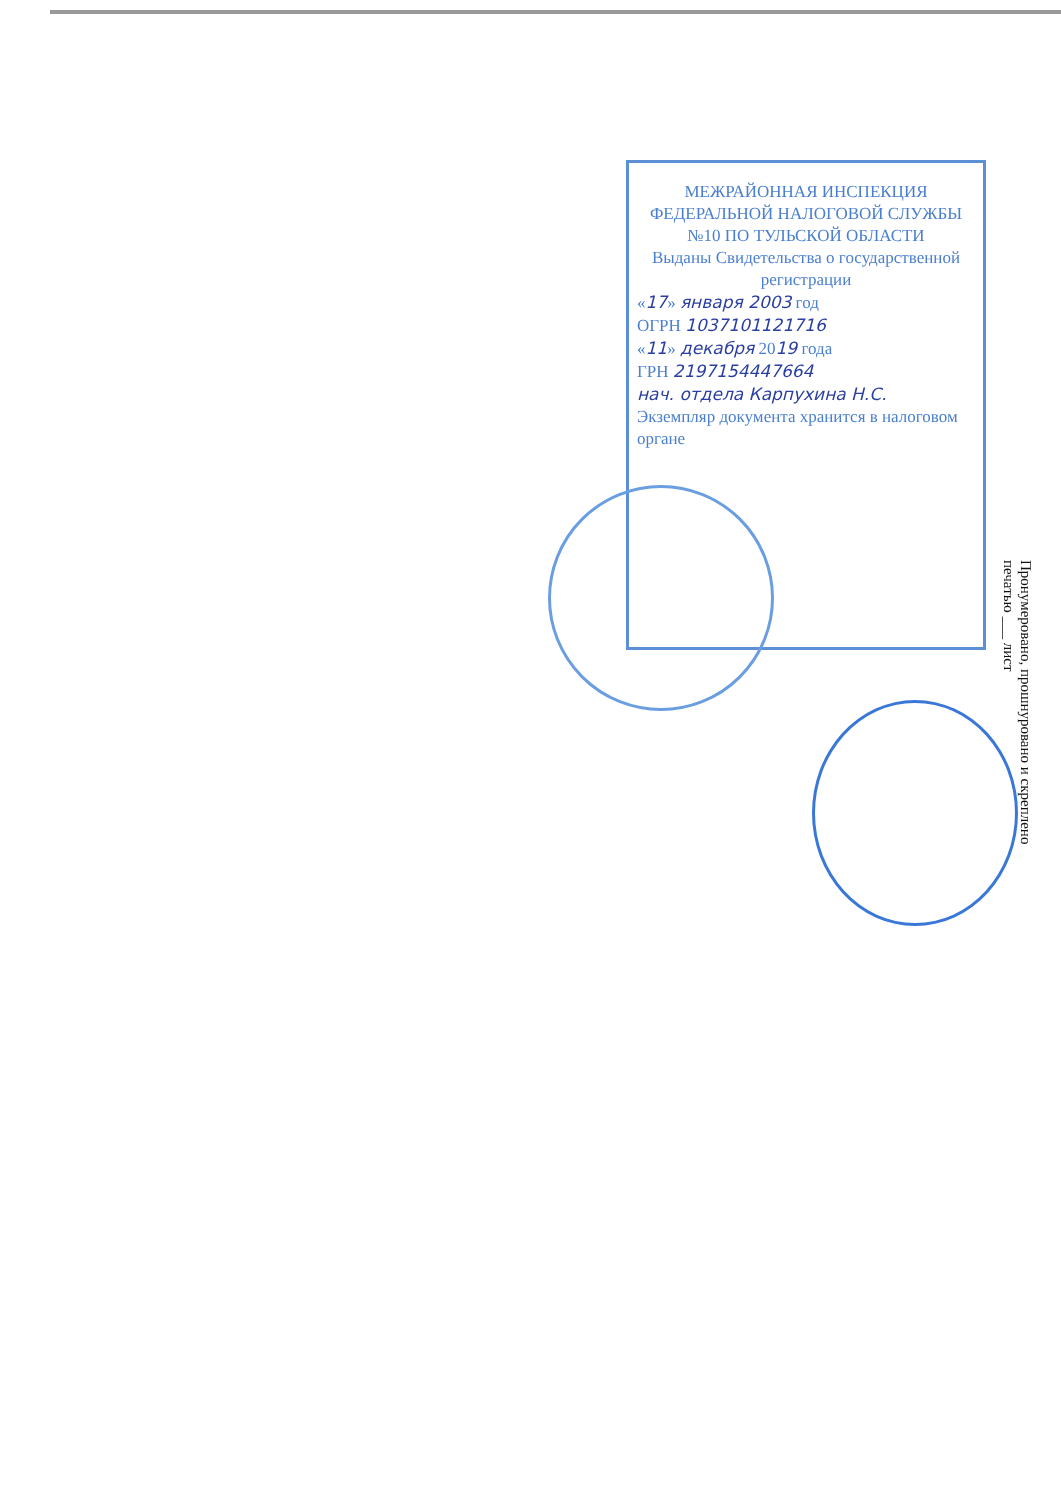МЕЖРАЙОННАЯ ИНСПЕКЦИЯ ФЕДЕРАЛЬНОЙ НАЛОГОВОЙ СЛУЖБЫ №10 ПО ТУЛЬСКОЙ ОБЛАСТИ
Выданы Свидетельства о государственной регистрации
«17» января 2003 год
ОГРН 1037101121716
«11» декабря 2019 года
ГРН 2197154447664
нач. отдела Карпухина Н.С.
Экземпляр документа хранится в налоговом органе
Пронумеровано, прошнуровано и скреплено печатью ___ лист